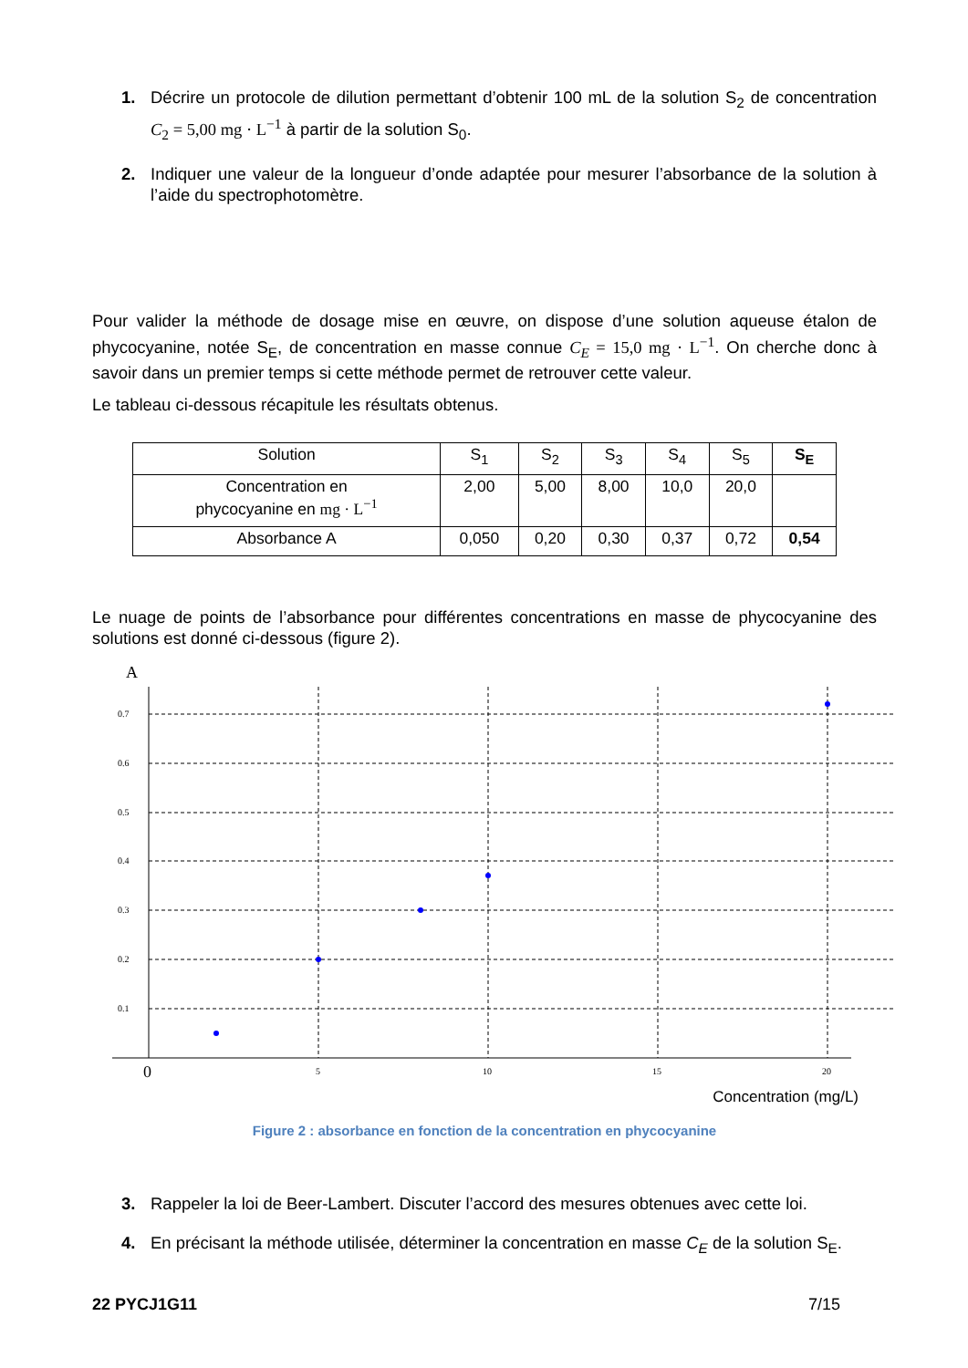1. Décrire un protocole de dilution permettant d’obtenir 100 mL de la solution S<sub>2</sub> de concentration C<sub>2</sub> = 5,00 mg · L<sup>−1</sup> à partir de la solution S<sub>0</sub>.
2. Indiquer une valeur de la longueur d’onde adaptée pour mesurer l’absorbance de la solution à l’aide du spectrophotomètre.
Pour valider la méthode de dosage mise en œuvre, on dispose d’une solution aqueuse étalon de phycocyanine, notée S<sub>E</sub>, de concentration en masse connue C<sub>E</sub> = 15,0 mg · L<sup>−1</sup>. On cherche donc à savoir dans un premier temps si cette méthode permet de retrouver cette valeur.
Le tableau ci-dessous récapitule les résultats obtenus.
| Solution | S<sub>1</sub> | S<sub>2</sub> | S<sub>3</sub> | S<sub>4</sub> | S<sub>5</sub> | S<sub>E</sub> |
| Concentration en phycocyanine en mg · L<sup>−1</sup> | 2,00 | 5,00 | 8,00 | 10,0 | 20,0 | |
| Absorbance A | 0,050 | 0,20 | 0,30 | 0,37 | 0,72 | 0,54 |
Le nuage de points de l’absorbance pour différentes concentrations en masse de phycocyanine des solutions est donné ci-dessous (figure 2).
A
0.7
0.6
0.5
0.4
0.3
0.2
0.1
0
5
10
15
20
Concentration (mg/L)
Figure 2 : absorbance en fonction de la concentration en phycocyanine
3. Rappeler la loi de Beer-Lambert. Discuter l’accord des mesures obtenues avec cette loi.
4. En précisant la méthode utilisée, déterminer la concentration en masse C<sub>E</sub> de la solution S<sub>E</sub>.
22 PYCJ1G11 7/15